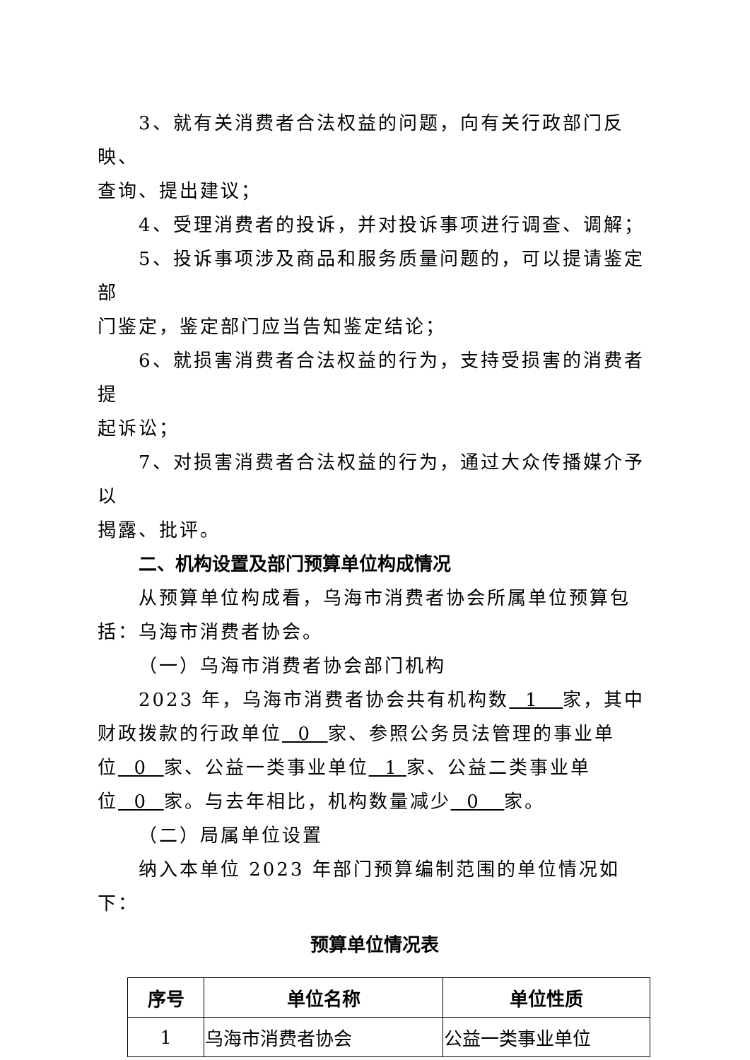3、就有关消费者合法权益的问题，向有关行政部门反映、
查询、提出建议；
4、受理消费者的投诉，并对投诉事项进行调查、调解；
5、投诉事项涉及商品和服务质量问题的，可以提请鉴定部
门鉴定，鉴定部门应当告知鉴定结论；
6、就损害消费者合法权益的行为，支持受损害的消费者提
起诉讼；
7、对损害消费者合法权益的行为，通过大众传播媒介予以
揭露、批评。
二、机构设置及部门预算单位构成情况
从预算单位构成看，乌海市消费者协会所属单位预算包括：乌海市消费者协会。
（一）乌海市消费者协会部门机构
2023 年，乌海市消费者协会共有机构数 1 家，其中财政拨款的行政单位 0 家、参照公务员法管理的事业单位 0 家、公益一类事业单位 1 家、公益二类事业单位 0 家。与去年相比，机构数量减少 0 家。
（二）局属单位设置
纳入本单位 2023 年部门预算编制范围的单位情况如下：
预算单位情况表
| 序号 | 单位名称 | 单位性质 |
| --- | --- | --- |
| 1 | 乌海市消费者协会 | 公益一类事业单位 |